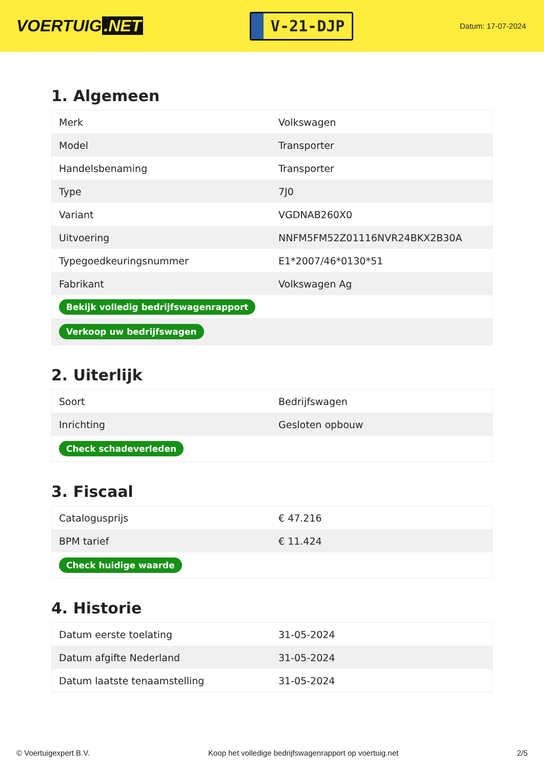VOERTUIG.NET
V-21-DJP
Datum: 17-07-2024
1. Algemeen
| Merk | Volkswagen |
| Model | Transporter |
| Handelsbenaming | Transporter |
| Type | 7J0 |
| Variant | VGDNAB260X0 |
| Uitvoering | NNFM5FM52Z01116NVR24BKX2B30A |
| Typegoedkeuringsnummer | E1*2007/46*0130*51 |
| Fabrikant | Volkswagen Ag |
| Bekijk volledig bedrijfswagenrapport | |
| Verkoop uw bedrijfswagen | |
2. Uiterlijk
| Soort | Bedrijfswagen |
| Inrichting | Gesloten opbouw |
| Check schadeverleden | |
3. Fiscaal
| Catalogusprijs | € 47.216 |
| BPM tarief | € 11.424 |
| Check huidige waarde | |
4. Historie
| Datum eerste toelating | 31-05-2024 |
| Datum afgifte Nederland | 31-05-2024 |
| Datum laatste tenaamstelling | 31-05-2024 |
© Voertuigexpert B.V. Koop het volledige bedrijfswagenrapport op voertuig.net 2/5